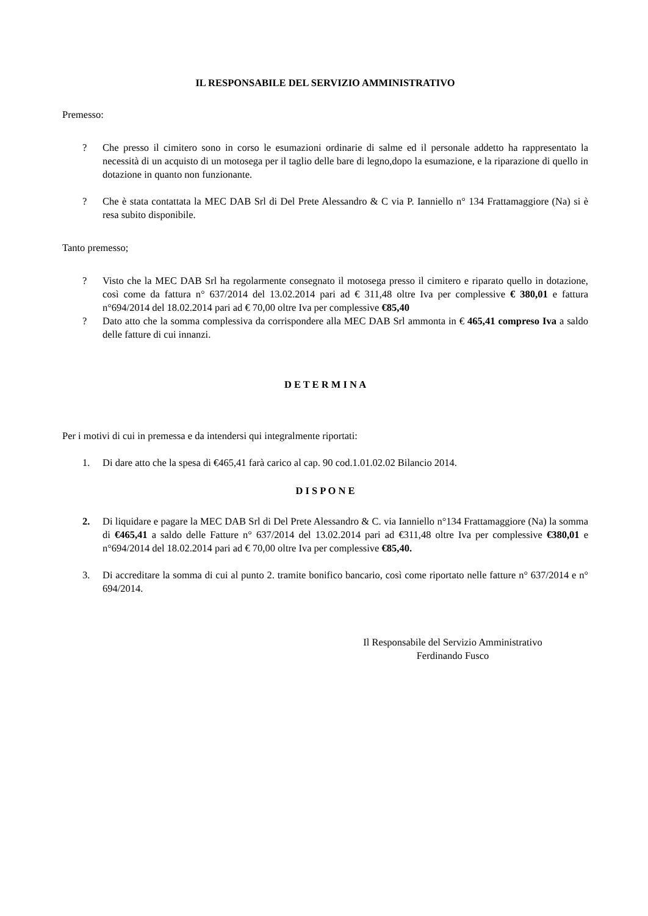IL RESPONSABILE DEL SERVIZIO AMMINISTRATIVO
Premesso:
? Che presso il cimitero sono in corso le esumazioni ordinarie di salme ed il personale addetto ha rappresentato la necessità di un acquisto di un motosega per il taglio delle bare di legno,dopo la esumazione, e la riparazione di quello in dotazione in quanto non funzionante.
? Che è stata contattata la MEC DAB Srl di Del Prete Alessandro & C via P. Ianniello n° 134 Frattamaggiore (Na) si è resa subito disponibile.
Tanto premesso;
? Visto che la MEC DAB Srl ha regolarmente consegnato il motosega presso il cimitero e riparato quello in dotazione, così come da fattura n° 637/2014 del 13.02.2014 pari ad € 311,48 oltre Iva per complessive € 380,01 e fattura n°694/2014 del 18.02.2014 pari ad € 70,00 oltre Iva per complessive €85,40
? Dato atto che la somma complessiva da corrispondere alla MEC DAB Srl ammonta in € 465,41 compreso Iva a saldo delle fatture di cui innanzi.
D E T E R M I N A
Per i motivi di cui in premessa e da intendersi qui integralmente riportati:
1. Di dare atto che la spesa di €465,41 farà carico al cap. 90 cod.1.01.02.02 Bilancio 2014.
D I S P O N E
2. Di liquidare e pagare la MEC DAB Srl di Del Prete Alessandro & C. via Ianniello n°134 Frattamaggiore (Na) la somma di €465,41 a saldo delle Fatture n° 637/2014 del 13.02.2014 pari ad €311,48 oltre Iva per complessive €380,01 e n°694/2014 del 18.02.2014 pari ad € 70,00 oltre Iva per complessive €85,40.
3. Di accreditare la somma di cui al punto 2. tramite bonifico bancario, così come riportato nelle fatture n° 637/2014 e n° 694/2014.
Il Responsabile del Servizio Amministrativo
Ferdinando Fusco